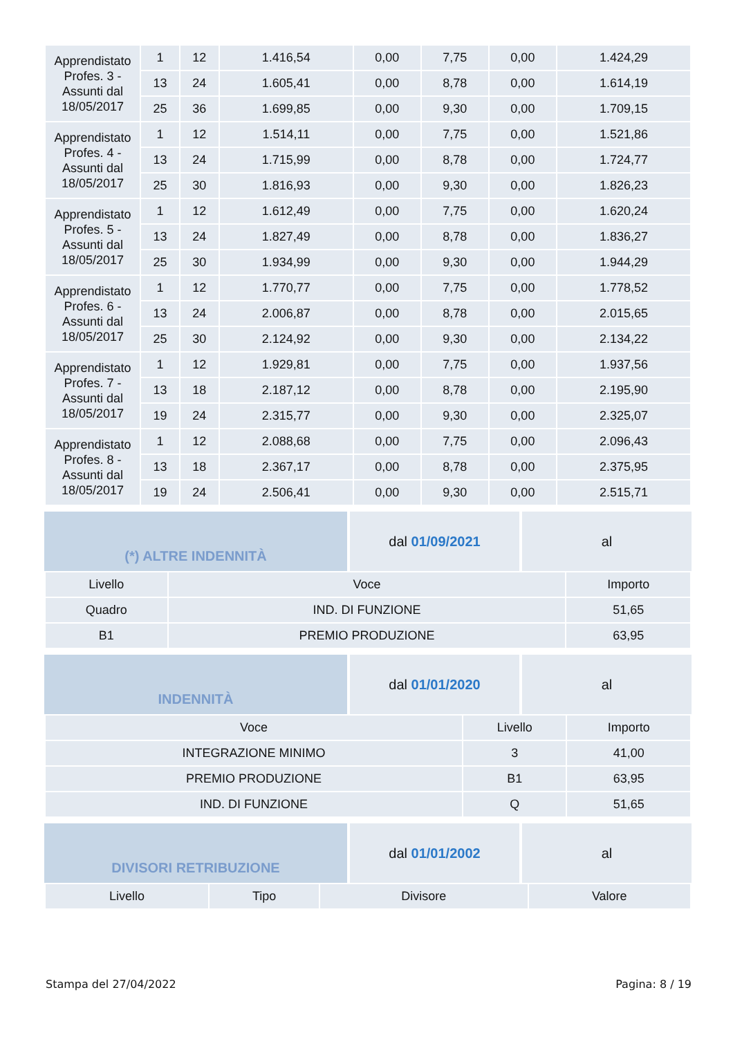| Apprendistato Profes. 3 - Assunti dal 18/05/2017 | 1 | 12 | 1.416,54 | 0,00 | 7,75 | 0,00 | 1.424,29 |
| | 13 | 24 | 1.605,41 | 0,00 | 8,78 | 0,00 | 1.614,19 |
| | 25 | 36 | 1.699,85 | 0,00 | 9,30 | 0,00 | 1.709,15 |
| Apprendistato Profes. 4 - Assunti dal 18/05/2017 | 1 | 12 | 1.514,11 | 0,00 | 7,75 | 0,00 | 1.521,86 |
| | 13 | 24 | 1.715,99 | 0,00 | 8,78 | 0,00 | 1.724,77 |
| | 25 | 30 | 1.816,93 | 0,00 | 9,30 | 0,00 | 1.826,23 |
| Apprendistato Profes. 5 - Assunti dal 18/05/2017 | 1 | 12 | 1.612,49 | 0,00 | 7,75 | 0,00 | 1.620,24 |
| | 13 | 24 | 1.827,49 | 0,00 | 8,78 | 0,00 | 1.836,27 |
| | 25 | 30 | 1.934,99 | 0,00 | 9,30 | 0,00 | 1.944,29 |
| Apprendistato Profes. 6 - Assunti dal 18/05/2017 | 1 | 12 | 1.770,77 | 0,00 | 7,75 | 0,00 | 1.778,52 |
| | 13 | 24 | 2.006,87 | 0,00 | 8,78 | 0,00 | 2.015,65 |
| | 25 | 30 | 2.124,92 | 0,00 | 9,30 | 0,00 | 2.134,22 |
| Apprendistato Profes. 7 - Assunti dal 18/05/2017 | 1 | 12 | 1.929,81 | 0,00 | 7,75 | 0,00 | 1.937,56 |
| | 13 | 18 | 2.187,12 | 0,00 | 8,78 | 0,00 | 2.195,90 |
| | 19 | 24 | 2.315,77 | 0,00 | 9,30 | 0,00 | 2.325,07 |
| Apprendistato Profes. 8 - Assunti dal 18/05/2017 | 1 | 12 | 2.088,68 | 0,00 | 7,75 | 0,00 | 2.096,43 |
| | 13 | 18 | 2.367,17 | 0,00 | 8,78 | 0,00 | 2.375,95 |
| | 19 | 24 | 2.506,41 | 0,00 | 9,30 | 0,00 | 2.515,71 |
(*) ALTRE INDENNITÀ dal 01/09/2021 al
| Livello | Voce | Importo |
| --- | --- | --- |
| Quadro | IND. DI FUNZIONE | 51,65 |
| B1 | PREMIO PRODUZIONE | 63,95 |
INDENNITÀ dal 01/01/2020 al
| Voce | Livello | Importo |
| --- | --- | --- |
| INTEGRAZIONE MINIMO | 3 | 41,00 |
| PREMIO PRODUZIONE | B1 | 63,95 |
| IND. DI FUNZIONE | Q | 51,65 |
DIVISORI RETRIBUZIONE dal 01/01/2002 al
| Livello | Tipo | Divisore | Valore |
| --- | --- | --- | --- |
Stampa del 27/04/2022 Pagina: 8 / 19